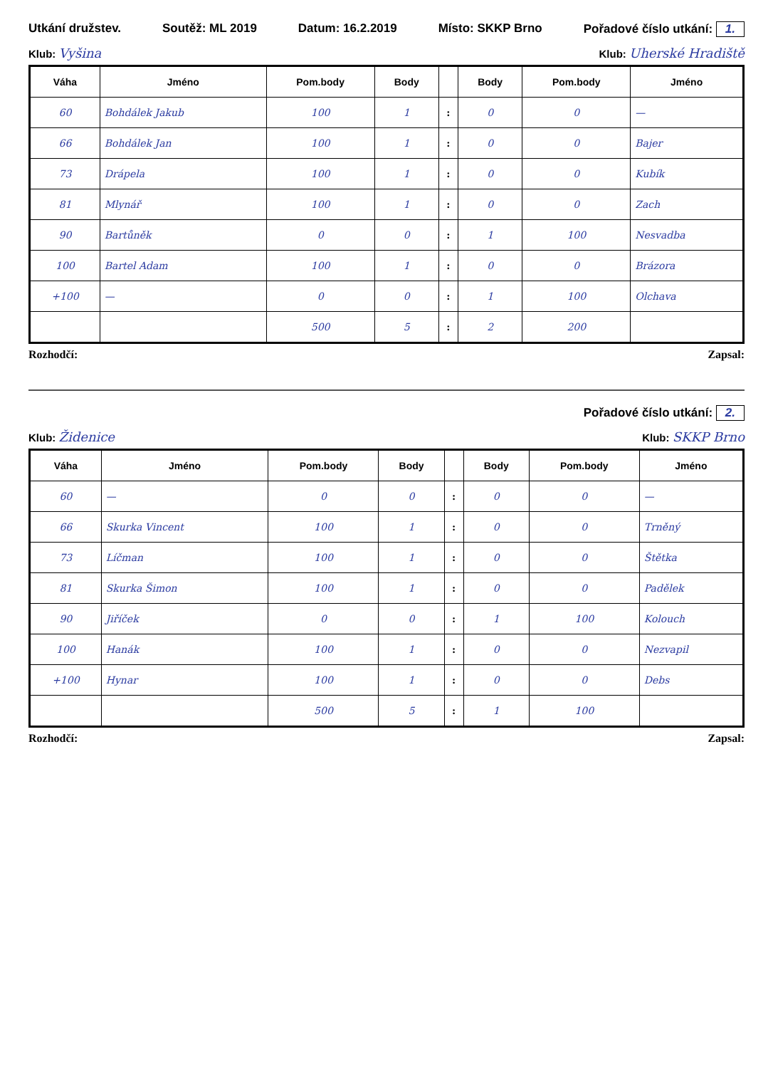Utkání družstev. Soutěž: ML 2019 Datum: 16.2.2019 Místo: SKKP Brno Pořadové číslo utkání: 1.
Klub: Vyšina Klub: Uherské Hradiště
| Váha | Jméno | Pom.body | Body | | Body | Pom.body | Jméno |
| --- | --- | --- | --- | --- | --- | --- | --- |
| 60 | Bohdálek Jakub | 100 | 1 | : | 0 | 0 | — |
| 66 | Bohdálek Jan | 100 | 1 | : | 0 | 0 | Bajer |
| 73 | Drápela | 100 | 1 | : | 0 | 0 | Kubík |
| 81 | Mlynář | 100 | 1 | : | 0 | 0 | Zach |
| 90 | Bartůněk | 0 | 0 | : | 1 | 100 | Nesvadba |
| 100 | Bartel Adam | 100 | 1 | : | 0 | 0 | Brázora |
| +100 | — | 0 | 0 | : | 1 | 100 | Olchava |
| | | 500 | 5 | : | 2 | 200 | |
Rozhodčí: Zapsal:
Pořadové číslo utkání: 2.
Klub: Židenice Klub: SKKP Brno
| Váha | Jméno | Pom.body | Body | | Body | Pom.body | Jméno |
| --- | --- | --- | --- | --- | --- | --- | --- |
| 60 | — | 0 | 0 | : | 0 | 0 | — |
| 66 | Skurka Vincent | 100 | 1 | : | 0 | 0 | Trněný |
| 73 | Líčman | 100 | 1 | : | 0 | 0 | Štětka |
| 81 | Skurka Šimon | 100 | 1 | : | 0 | 0 | Padělek |
| 90 | Jiříček | 0 | 0 | : | 1 | 100 | Kolouch |
| 100 | Hanák | 100 | 1 | : | 0 | 0 | Nezvapil |
| +100 | Hynar | 100 | 1 | : | 0 | 0 | Debs |
| | | 500 | 5 | : | 1 | 100 | |
Rozhodčí: Zapsal: